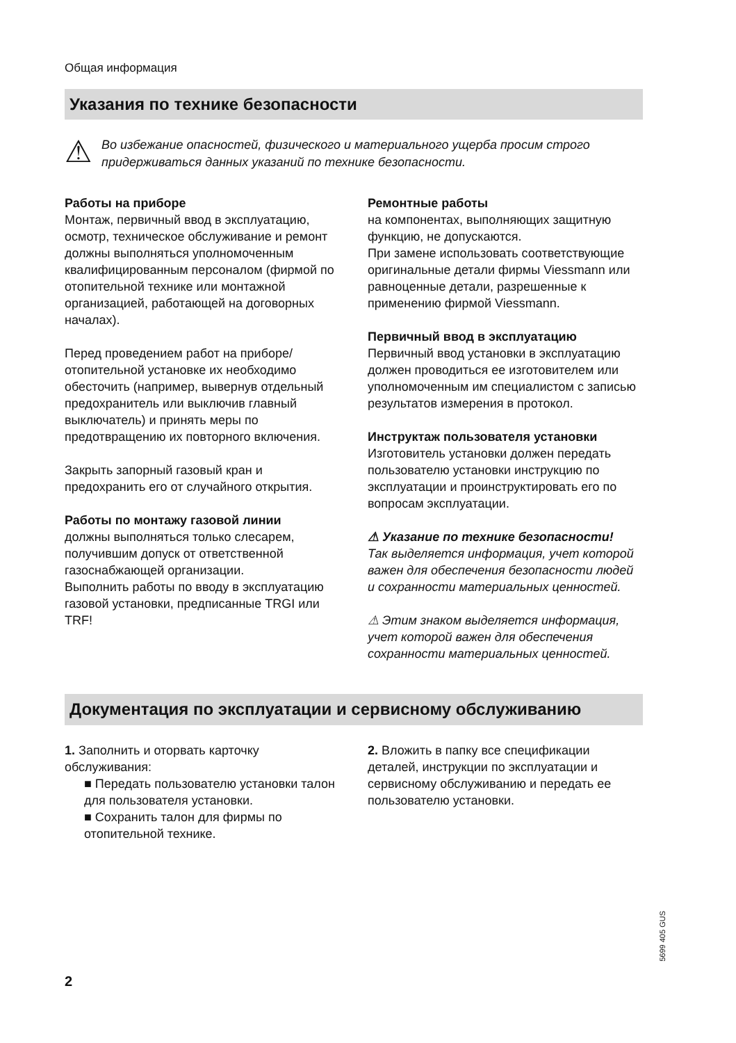Общая информация
Указания по технике безопасности
⚠
Во избежание опасностей, физического и материального ущерба просим строго придерживаться данных указаний по технике безопасности.
Работы на приборе
Монтаж, первичный ввод в эксплуатацию, осмотр, техническое обслуживание и ремонт должны выполняться уполномоченным квалифицированным персоналом (фирмой по отопительной технике или монтажной организацией, работающей на договорных началах).
Перед проведением работ на приборе/отопительной установке их необходимо обесточить (например, вывернув отдельный предохранитель или выключив главный выключатель) и принять меры по предотвращению их повторного включения.
Закрыть запорный газовый кран и предохранить его от случайного открытия.
Работы по монтажу газовой линии
должны выполняться только слесарем, получившим допуск от ответственной газоснабжающей организации.
Выполнить работы по вводу в эксплуатацию газовой установки, предписанные TRGI или TRF!
Ремонтные работы
на компонентах, выполняющих защитную функцию, не допускаются.
При замене использовать соответствующие оригинальные детали фирмы Viessmann или равноценные детали, разрешенные к применению фирмой Viessmann.
Первичный ввод в эксплуатацию
Первичный ввод установки в эксплуатацию должен проводиться ее изготовителем или уполномоченным им специалистом с записью результатов измерения в протокол.
Инструктаж пользователя установки
Изготовитель установки должен передать пользователю установки инструкцию по эксплуатации и проинструктировать его по вопросам эксплуатации.
⚠ Указание по технике безопасности!
Так выделяется информация, учет которой важен для обеспечения безопасности людей и сохранности материальных ценностей.
⚠ Этим знаком выделяется информация, учет которой важен для обеспечения сохранности материальных ценностей.
Документация по эксплуатации и сервисному обслуживанию
1. Заполнить и оторвать карточку обслуживания:
■ Передать пользователю установки талон для пользователя установки.
■ Сохранить талон для фирмы по отопительной технике.
2. Вложить в папку все спецификации деталей, инструкции по эксплуатации и сервисному обслуживанию и передать ее пользователю установки.
5699 405 GUS
2